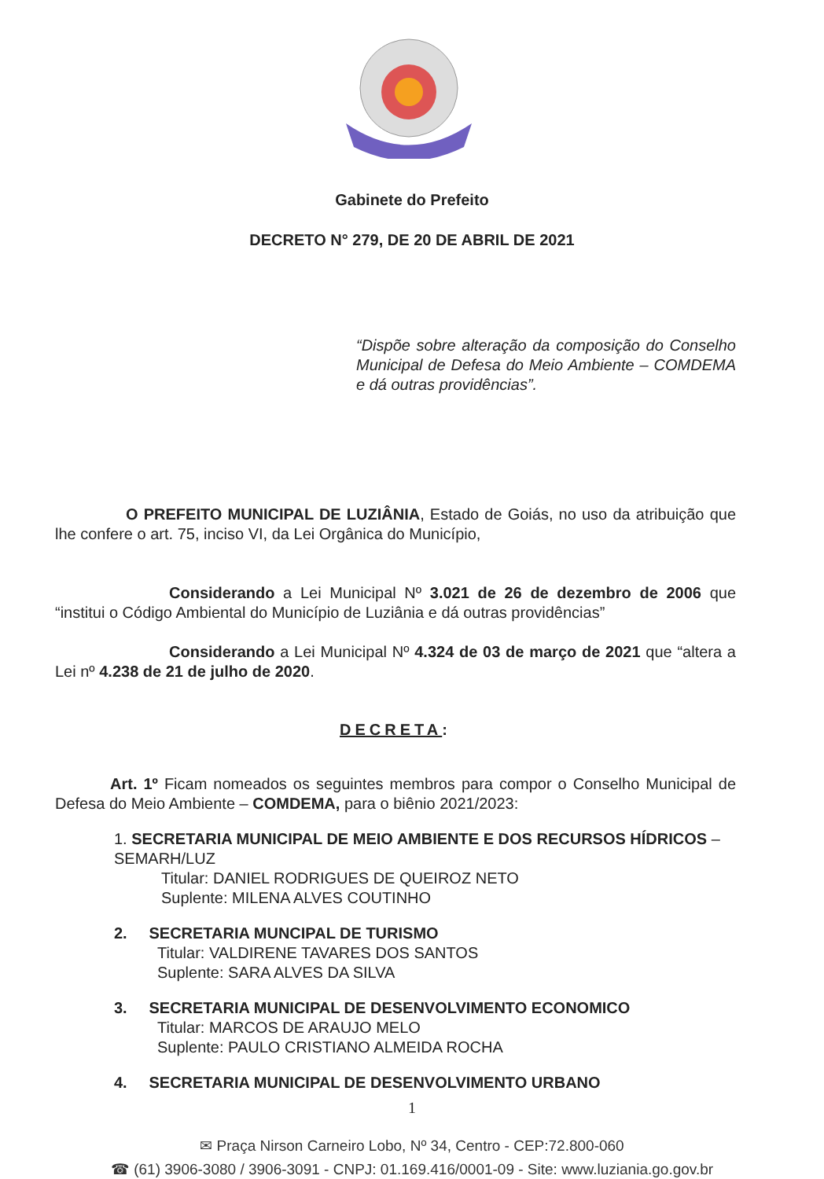Gabinete do Prefeito
DECRETO N° 279, DE 20 DE ABRIL DE 2021
“Dispõe sobre alteração da composição do Conselho Municipal de Defesa do Meio Ambiente – COMDEMA e dá outras providências”.
O PREFEITO MUNICIPAL DE LUZIÂNIA, Estado de Goiás, no uso da atribuição que lhe confere o art. 75, inciso VI, da Lei Orgânica do Município,
Considerando a Lei Municipal Nº 3.021 de 26 de dezembro de 2006 que “institui o Código Ambiental do Município de Luziânia e dá outras providências”
Considerando a Lei Municipal Nº 4.324 de 03 de março de 2021 que “altera a Lei nº 4.238 de 21 de julho de 2020.
DECRETA:
Art. 1º Ficam nomeados os seguintes membros para compor o Conselho Municipal de Defesa do Meio Ambiente – COMDEMA, para o biênio 2021/2023:
1. SECRETARIA MUNICIPAL DE MEIO AMBIENTE E DOS RECURSOS HÍDRICOS – SEMARH/LUZ
Titular: DANIEL RODRIGUES DE QUEIROZ NETO
Suplente: MILENA ALVES COUTINHO
2. SECRETARIA MUNCIPAL DE TURISMO
Titular: VALDIRENE TAVARES DOS SANTOS
Suplente: SARA ALVES DA SILVA
3. SECRETARIA MUNICIPAL DE DESENVOLVIMENTO ECONOMICO
Titular: MARCOS DE ARAUJO MELO
Suplente: PAULO CRISTIANO ALMEIDA ROCHA
4. SECRETARIA MUNICIPAL DE DESENVOLVIMENTO URBANO
1
✉ Praça Nirson Carneiro Lobo, Nº 34, Centro - CEP:72.800-060
☎ (61) 3906-3080 / 3906-3091 - CNPJ: 01.169.416/0001-09 - Site: www.luziania.go.gov.br